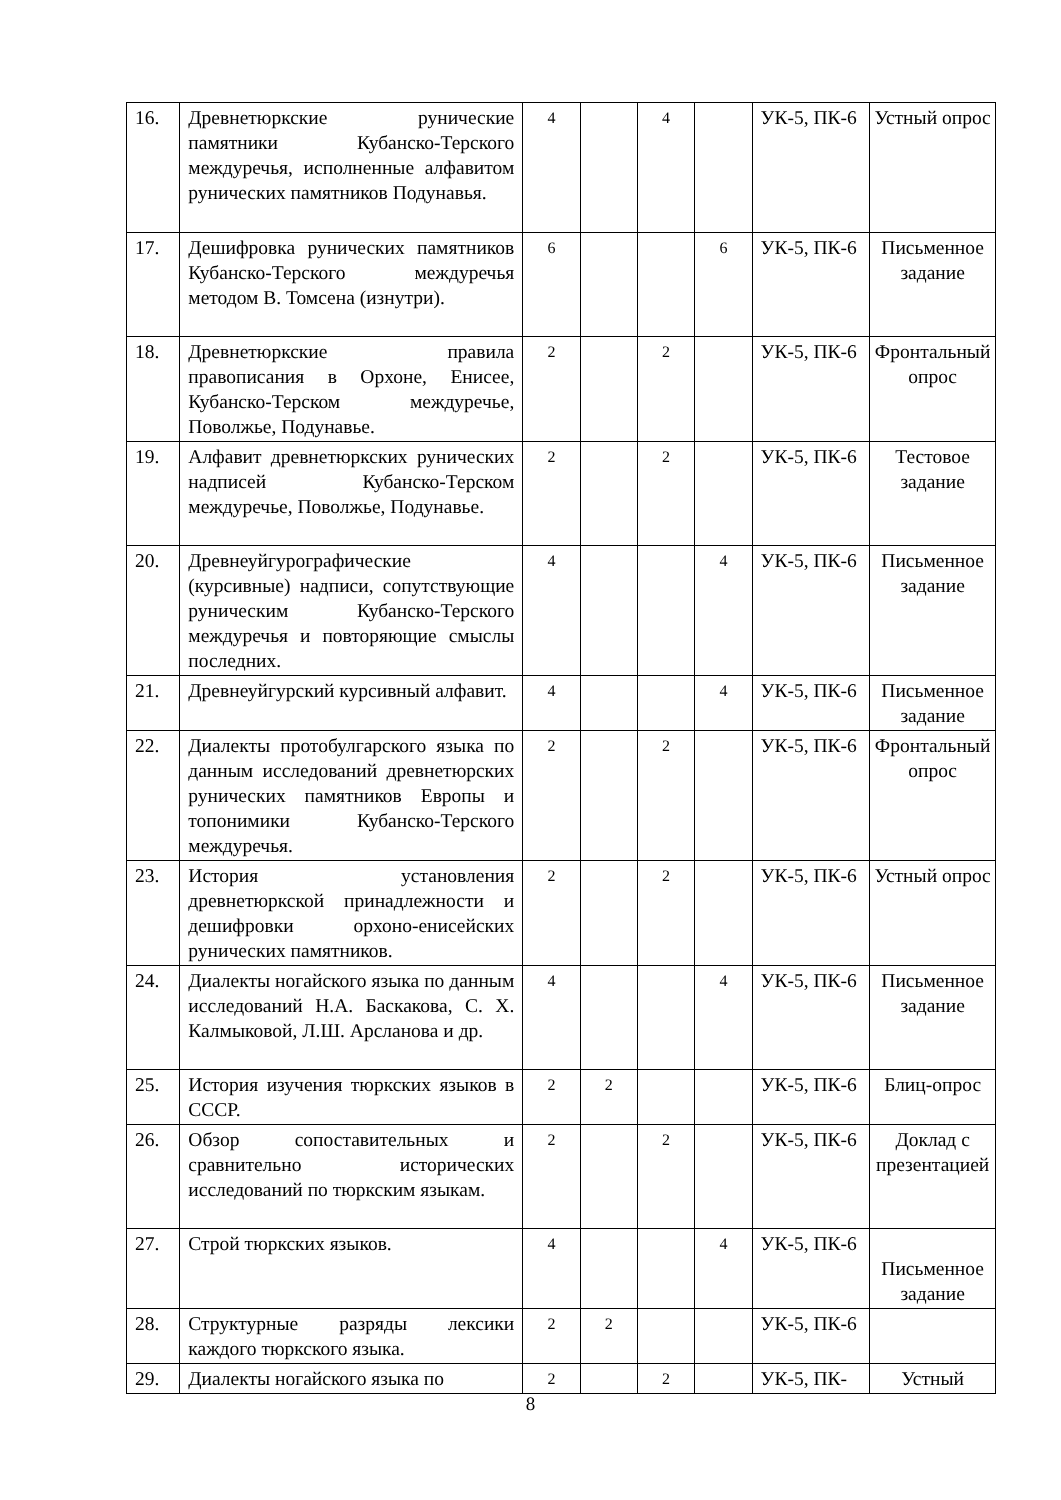| 16. | Древнетюркские рунические памятники Кубанско-Терского междуречья, исполненные алфавитом рунических памятников Подунавья. | 4 | | 4 | | УК-5, ПК-6 | Устный опрос |
| 17. | Дешифровка рунических памятников Кубанско-Терского междуречья методом В. Томсена (изнутри). | 6 | | | 6 | УК-5, ПК-6 | Письменное задание |
| 18. | Древнетюркские правила правописания в Орхоне, Енисее, Кубанско-Терском междуречье, Поволжье, Подунавье. | 2 | | 2 | | УК-5, ПК-6 | Фронтальный опрос |
| 19. | Алфавит древнетюркских рунических надписей Кубанско-Терском междуречье, Поволжье, Подунавье. | 2 | | 2 | | УК-5, ПК-6 | Тестовое задание |
| 20. | Древнеуйгурографические (курсивные) надписи, сопутствующие руническим Кубанско-Терского междуречья и повторяющие смыслы последних. | 4 | | | 4 | УК-5, ПК-6 | Письменное задание |
| 21. | Древнеуйгурский курсивный алфавит. | 4 | | | 4 | УК-5, ПК-6 | Письменное задание |
| 22. | Диалекты протобулгарского языка по данным исследований древнетюрских рунических памятников Европы и топонимики Кубанско-Терского междуречья. | 2 | | 2 | | УК-5, ПК-6 | Фронтальный опрос |
| 23. | История установления древнетюркской принадлежности и дешифровки орхоно-енисейских рунических памятников. | 2 | | 2 | | УК-5, ПК-6 | Устный опрос |
| 24. | Диалекты ногайского языка по данным исследований Н.А. Баскакова, С. Х. Калмыковой, Л.Ш. Арсланова и др. | 4 | | | 4 | УК-5, ПК-6 | Письменное задание |
| 25. | История изучения тюркских языков в СССР. | 2 | 2 | | | УК-5, ПК-6 | Блиц-опрос |
| 26. | Обзор сопоставительных и сравнительно исторических исследований по тюркским языкам. | 2 | | 2 | | УК-5, ПК-6 | Доклад с презентацией |
| 27. | Строй тюркских языков. | 4 | | | 4 | УК-5, ПК-6 | Письменное задание |
| 28. | Структурные разряды лексики каждого тюркского языка. | 2 | 2 | | | УК-5, ПК-6 | |
| 29. | Диалекты ногайского языка по | 2 | | 2 | | УК-5, ПК- | Устный |
8